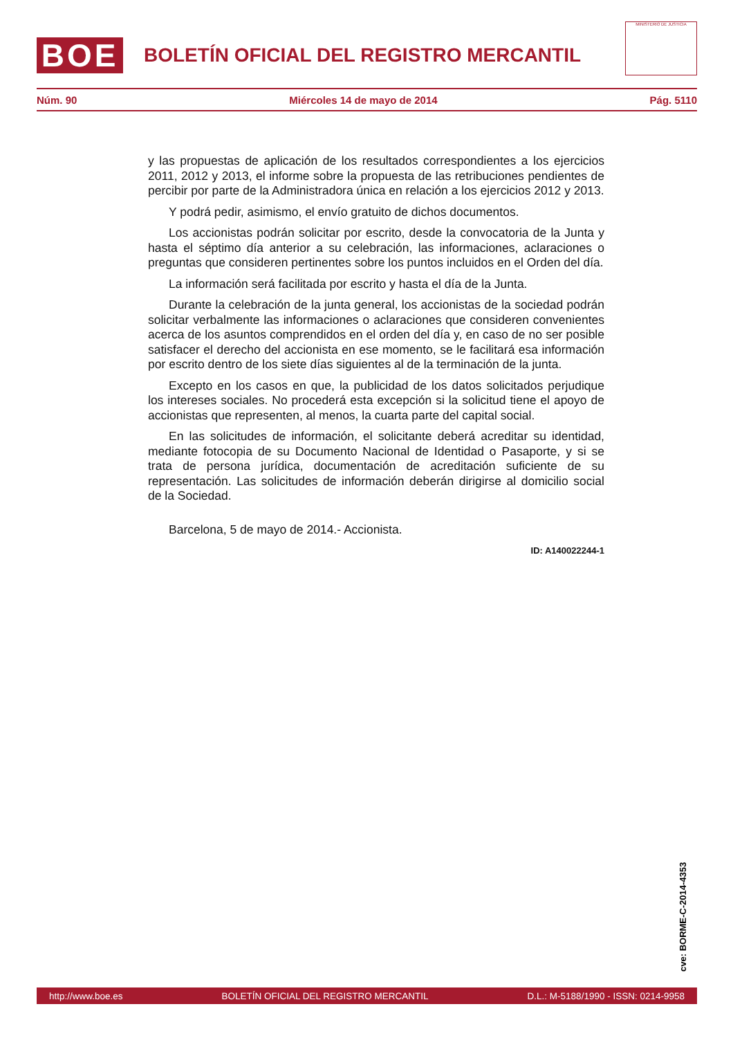BOE
BOLETÍN OFICIAL DEL REGISTRO MERCANTIL
MINISTERIO DE JUSTICIA
Núm. 90 Miércoles 14 de mayo de 2014 Pág. 5110
y las propuestas de aplicación de los resultados correspondientes a los ejercicios 2011, 2012 y 2013, el informe sobre la propuesta de las retribuciones pendientes de percibir por parte de la Administradora única en relación a los ejercicios 2012 y 2013.
Y podrá pedir, asimismo, el envío gratuito de dichos documentos.
Los accionistas podrán solicitar por escrito, desde la convocatoria de la Junta y hasta el séptimo día anterior a su celebración, las informaciones, aclaraciones o preguntas que consideren pertinentes sobre los puntos incluidos en el Orden del día.
La información será facilitada por escrito y hasta el día de la Junta.
Durante la celebración de la junta general, los accionistas de la sociedad podrán solicitar verbalmente las informaciones o aclaraciones que consideren convenientes acerca de los asuntos comprendidos en el orden del día y, en caso de no ser posible satisfacer el derecho del accionista en ese momento, se le facilitará esa información por escrito dentro de los siete días siguientes al de la terminación de la junta.
Excepto en los casos en que, la publicidad de los datos solicitados perjudique los intereses sociales. No procederá esta excepción si la solicitud tiene el apoyo de accionistas que representen, al menos, la cuarta parte del capital social.
En las solicitudes de información, el solicitante deberá acreditar su identidad, mediante fotocopia de su Documento Nacional de Identidad o Pasaporte, y si se trata de persona jurídica, documentación de acreditación suficiente de su representación. Las solicitudes de información deberán dirigirse al domicilio social de la Sociedad.
Barcelona, 5 de mayo de 2014.- Accionista.
ID: A140022244-1
cve: BORME-C-2014-4353
http://www.boe.es BOLETÍN OFICIAL DEL REGISTRO MERCANTIL D.L.: M-5188/1990 - ISSN: 0214-9958